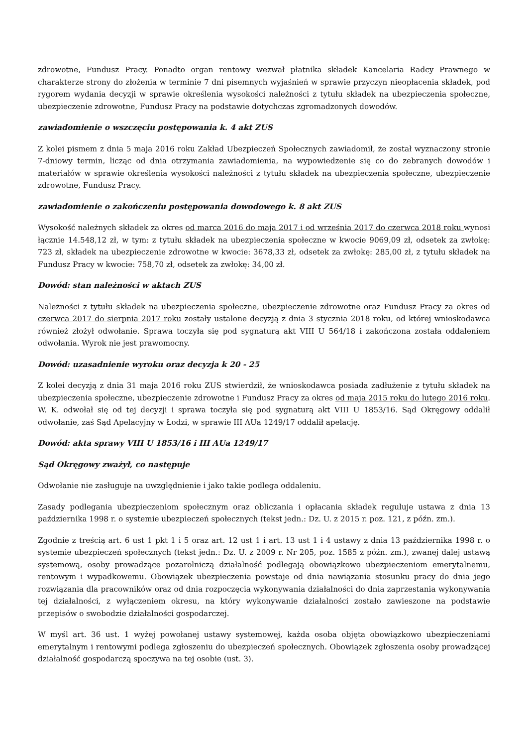zdrowotne, Fundusz Pracy. Ponadto organ rentowy wezwał płatnika składek Kancelaria Radcy Prawnego w charakterze strony do złożenia w terminie 7 dni pisemnych wyjaśnień w sprawie przyczyn nieopłacenia składek, pod rygorem wydania decyzji w sprawie określenia wysokości należności z tytułu składek na ubezpieczenia społeczne, ubezpieczenie zdrowotne, Fundusz Pracy na podstawie dotychczas zgromadzonych dowodów.
zawiadomienie o wszczęciu postępowania k. 4 akt ZUS
Z kolei pismem z dnia 5 maja 2016 roku Zakład Ubezpieczeń Społecznych zawiadomił, że został wyznaczony stronie 7-dniowy termin, licząc od dnia otrzymania zawiadomienia, na wypowiedzenie się co do zebranych dowodów i materiałów w sprawie określenia wysokości należności z tytułu składek na ubezpieczenia społeczne, ubezpieczenie zdrowotne, Fundusz Pracy.
zawiadomienie o zakończeniu postępowania dowodowego k. 8 akt ZUS
Wysokość należnych składek za okres od marca 2016 do maja 2017 i od września 2017 do czerwca 2018 roku wynosi łącznie 14.548,12 zł, w tym: z tytułu składek na ubezpieczenia społeczne w kwocie 9069,09 zł, odsetek za zwłokę: 723 zł, składek na ubezpieczenie zdrowotne w kwocie: 3678,33 zł, odsetek za zwłokę: 285,00 zł, z tytułu składek na Fundusz Pracy w kwocie: 758,70 zł, odsetek za zwłokę: 34,00 zł.
Dowód: stan należności w aktach ZUS
Należności z tytułu składek na ubezpieczenia społeczne, ubezpieczenie zdrowotne oraz Fundusz Pracy za okres od czerwca 2017 do sierpnia 2017 roku zostały ustalone decyzją z dnia 3 stycznia 2018 roku, od której wnioskodawca również złożył odwołanie. Sprawa toczyła się pod sygnaturą akt VIII U 564/18 i zakończona została oddaleniem odwołania. Wyrok nie jest prawomocny.
Dowód: uzasadnienie wyroku oraz decyzja k 20 - 25
Z kolei decyzją z dnia 31 maja 2016 roku ZUS stwierdził, że wnioskodawca posiada zadłużenie z tytułu składek na ubezpieczenia społeczne, ubezpieczenie zdrowotne i Fundusz Pracy za okres od maja 2015 roku do lutego 2016 roku. W. K. odwołał się od tej decyzji i sprawa toczyła się pod sygnaturą akt VIII U 1853/16. Sąd Okręgowy oddalił odwołanie, zaś Sąd Apelacyjny w Łodzi, w sprawie III AUa 1249/17 oddalił apelację.
Dowód: akta sprawy VIII U 1853/16 i III AUa 1249/17
Sąd Okręgowy zważył, co następuje
Odwołanie nie zasługuje na uwzględnienie i jako takie podlega oddaleniu.
Zasady podlegania ubezpieczeniom społecznym oraz obliczania i opłacania składek reguluje ustawa z dnia 13 października 1998 r. o systemie ubezpieczeń społecznych (tekst jedn.: Dz. U. z 2015 r. poz. 121, z późn. zm.).
Zgodnie z treścią art. 6 ust 1 pkt 1 i 5 oraz art. 12 ust 1 i art. 13 ust 1 i 4 ustawy z dnia 13 października 1998 r. o systemie ubezpieczeń społecznych (tekst jedn.: Dz. U. z 2009 r. Nr 205, poz. 1585 z późn. zm.), zwanej dalej ustawą systemową, osoby prowadzące pozarolniczą działalność podlegają obowiązkowo ubezpieczeniom emerytalnemu, rentowym i wypadkowemu. Obowiązek ubezpieczenia powstaje od dnia nawiązania stosunku pracy do dnia jego rozwiązania dla pracowników oraz od dnia rozpoczęcia wykonywania działalności do dnia zaprzestania wykonywania tej działalności, z wyłączeniem okresu, na który wykonywanie działalności zostało zawieszone na podstawie przepisów o swobodzie działalności gospodarczej.
W myśl art. 36 ust. 1 wyżej powołanej ustawy systemowej, każda osoba objęta obowiązkowo ubezpieczeniami emerytalnym i rentowymi podlega zgłoszeniu do ubezpieczeń społecznych. Obowiązek zgłoszenia osoby prowadzącej działalność gospodarczą spoczywa na tej osobie (ust. 3).